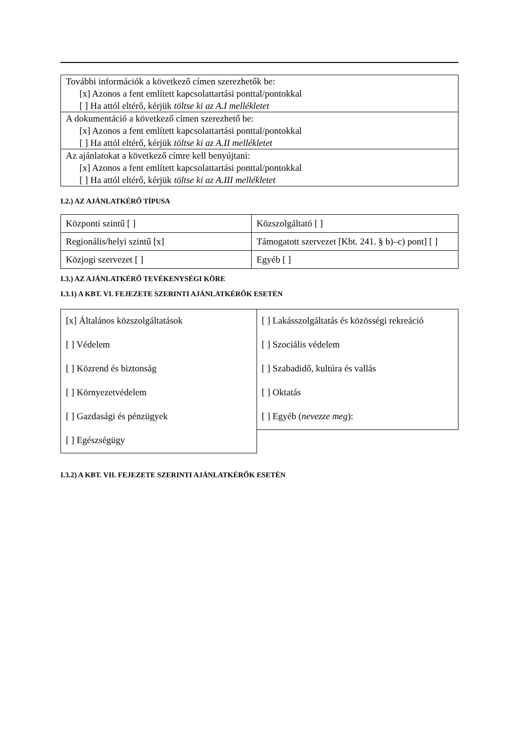További információk a következő címen szerezhetők be:
[x] Azonos a fent említett kapcsolattartási ponttal/pontokkal
[ ] Ha attól eltérő, kérjük töltse ki az A.I mellékletet
A dokumentáció a következő címen szerezhető be:
[x] Azonos a fent említett kapcsolattartási ponttal/pontokkal
[ ] Ha attól eltérő, kérjük töltse ki az A.II mellékletet
Az ajánlatokat a következő címre kell benyújtani:
[x] Azonos a fent említett kapcsolattartási ponttal/pontokkal
[ ] Ha attól eltérő, kérjük töltse ki az A.III mellékletet
I.2.) AZ AJÁNLATKÉRŐ TÍPUSA
| Központi szintű [ ] | Közszolgáltató [ ] |
| Regionális/helyi szintű [x] | Támogatott szervezet [Kbt. 241. § b)–c) pont] [ ] |
| Közjogi szervezet [ ] | Egyéb [ ] |
I.3.) AZ AJÁNLATKÉRŐ TEVÉKENYSÉGI KÖRE
I.3.1) A KBT. VI. FEJEZETE SZERINTI AJÁNLATKÉRŐK ESETÉN
[x] Általános közszolgáltatások
[ ] Védelem
[ ] Közrend és biztonság
[ ] Környezetvédelem
[ ] Gazdasági és pénzügyek
[ ] Egészségügy
[ ] Lakásszolgáltatás és közösségi rekreáció
[ ] Szociális védelem
[ ] Szabadidő, kultúra és vallás
[ ] Oktatás
[ ] Egyéb (nevezze meg):
I.3.2) A KBT. VII. FEJEZETE SZERINTI AJÁNLATKÉRŐK ESETÉN